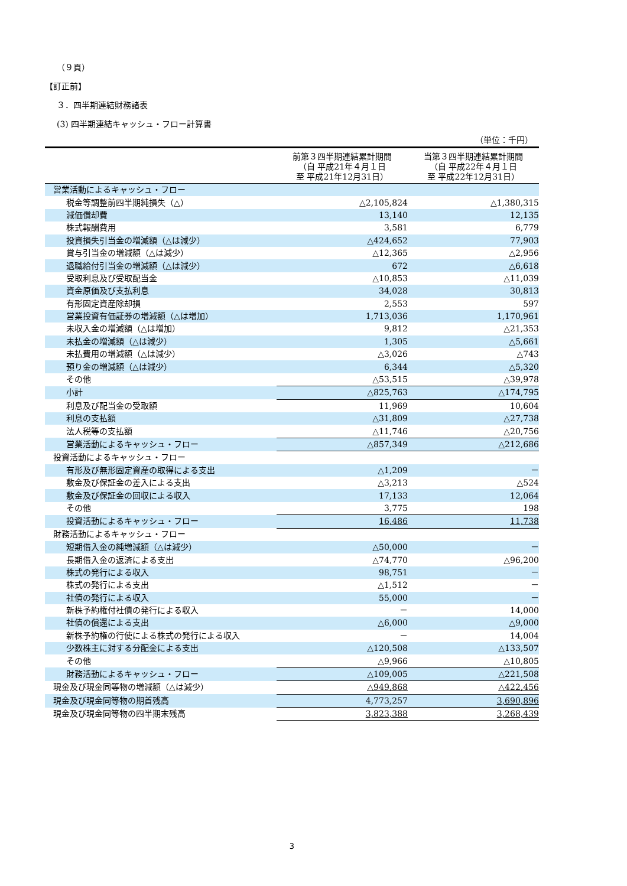（９頁）
【訂正前】
３．四半期連結財務諸表
(3) 四半期連結キャッシュ・フロー計算書
（単位：千円）
| | 前第３四半期連結累計期間 （自 平成21年４月１日 至 平成21年12月31日） | 当第３四半期連結累計期間 （自 平成22年４月１日 至 平成22年12月31日） |
| --- | --- | --- |
| 営業活動によるキャッシュ・フロー | | |
| 税金等調整前四半期純損失（△） | △2,105,824 | △1,380,315 |
| 減価償却費 | 13,140 | 12,135 |
| 株式報酬費用 | 3,581 | 6,779 |
| 投資損失引当金の増減額（△は減少） | △424,652 | 77,903 |
| 賞与引当金の増減額（△は減少） | △12,365 | △2,956 |
| 退職給付引当金の増減額（△は減少） | 672 | △6,618 |
| 受取利息及び受取配当金 | △10,853 | △11,039 |
| 資金原価及び支払利息 | 34,028 | 30,813 |
| 有形固定資産除却損 | 2,553 | 597 |
| 営業投資有価証券の増減額（△は増加） | 1,713,036 | 1,170,961 |
| 未収入金の増減額（△は増加） | 9,812 | △21,353 |
| 未払金の増減額（△は減少） | 1,305 | △5,661 |
| 未払費用の増減額（△は減少） | △3,026 | △743 |
| 預り金の増減額（△は減少） | 6,344 | △5,320 |
| その他 | △53,515 | △39,978 |
| 小計 | △825,763 | △174,795 |
| 利息及び配当金の受取額 | 11,969 | 10,604 |
| 利息の支払額 | △31,809 | △27,738 |
| 法人税等の支払額 | △11,746 | △20,756 |
| 営業活動によるキャッシュ・フロー | △857,349 | △212,686 |
| 投資活動によるキャッシュ・フロー | | |
| 有形及び無形固定資産の取得による支出 | △1,209 | － |
| 敷金及び保証金の差入による支出 | △3,213 | △524 |
| 敷金及び保証金の回収による収入 | 17,133 | 12,064 |
| その他 | 3,775 | 198 |
| 投資活動によるキャッシュ・フロー | 16,486 | 11,738 |
| 財務活動によるキャッシュ・フロー | | |
| 短期借入金の純増減額（△は減少） | △50,000 | － |
| 長期借入金の返済による支出 | △74,770 | △96,200 |
| 株式の発行による収入 | 98,751 | － |
| 株式の発行による支出 | △1,512 | － |
| 社債の発行による収入 | 55,000 | － |
| 新株予約権付社債の発行による収入 | － | 14,000 |
| 社債の償還による支出 | △6,000 | △9,000 |
| 新株予約権の行使による株式の発行による収入 | － | 14,004 |
| 少数株主に対する分配金による支出 | △120,508 | △133,507 |
| その他 | △9,966 | △10,805 |
| 財務活動によるキャッシュ・フロー | △109,005 | △221,508 |
| 現金及び現金同等物の増減額（△は減少） | △949,868 | △422,456 |
| 現金及び現金同等物の期首残高 | 4,773,257 | 3,690,896 |
| 現金及び現金同等物の四半期末残高 | 3,823,388 | 3,268,439 |
3